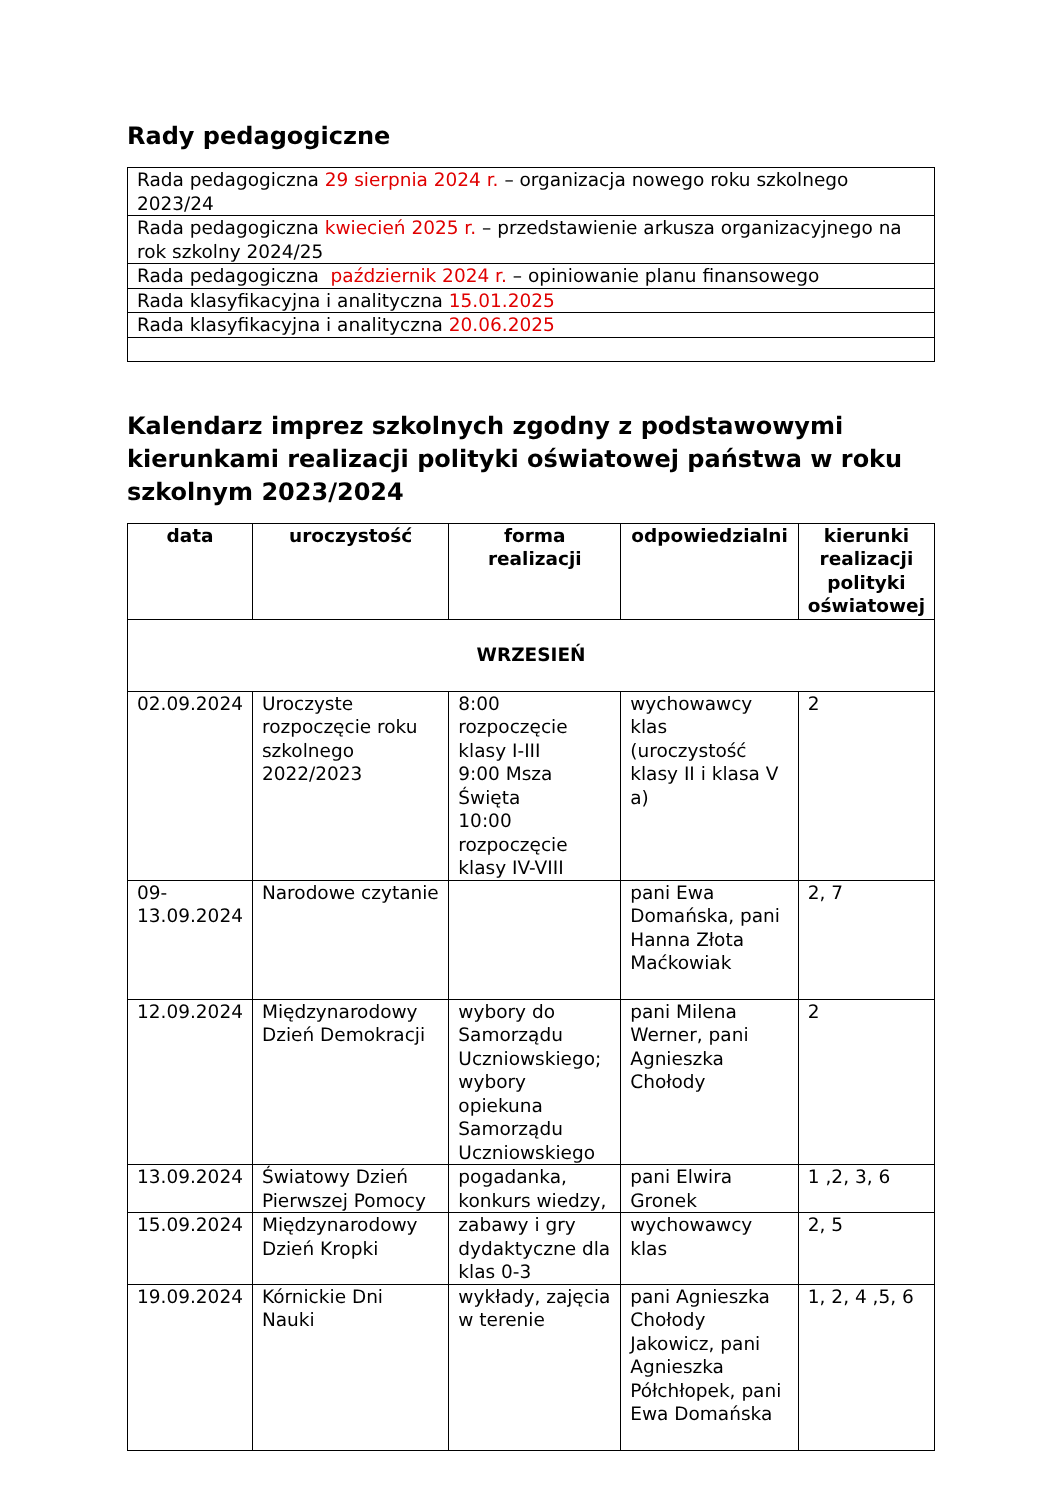Rady pedagogiczne
| Rada pedagogiczna 29 sierpnia 2024 r. – organizacja nowego roku szkolnego 2023/24 |
| Rada pedagogiczna kwiecień 2025 r. – przedstawienie arkusza organizacyjnego na rok szkolny 2024/25 |
| Rada pedagogiczna październik 2024 r. – opiniowanie planu finansowego |
| Rada klasyfikacyjna i analityczna 15.01.2025 |
| Rada klasyfikacyjna i analityczna 20.06.2025 |
Kalendarz imprez szkolnych zgodny z podstawowymi kierunkami realizacji polityki oświatowej państwa w roku szkolnym 2023/2024
| data | uroczystość | forma realizacji | odpowiedzialni | kierunki realizacji polityki oświatowej |
| --- | --- | --- | --- | --- |
| WRZESIEŃ | | | | |
| 02.09.2024 | Uroczyste rozpoczęcie roku szkolnego 2022/2023 | 8:00 rozpoczęcie klasy I-III 9:00 Msza Święta 10:00 rozpoczęcie klasy IV-VIII | wychowawcy klas (uroczystość klasy II i klasa V a) | 2 |
| 09-13.09.2024 | Narodowe czytanie | | pani Ewa Domańska, pani Hanna Złota Maćkowiak | 2, 7 |
| 12.09.2024 | Międzynarodowy Dzień Demokracji | wybory do Samorządu Uczniowskiego; wybory opiekuna Samorządu Uczniowskiego | pani Milena Werner, pani Agnieszka Chołody | 2 |
| 13.09.2024 | Światowy Dzień Pierwszej Pomocy | pogadanka, konkurs wiedzy, | pani Elwira Gronek | 1 ,2, 3, 6 |
| 15.09.2024 | Międzynarodowy Dzień Kropki | zabawy i gry dydaktyczne dla klas 0-3 | wychowawcy klas | 2, 5 |
| 19.09.2024 | Kórnickie Dni Nauki | wykłady, zajęcia w terenie | pani Agnieszka Chołody Jakowicz, pani Agnieszka Półchłopek, pani Ewa Domańska | 1, 2, 4 ,5, 6 |